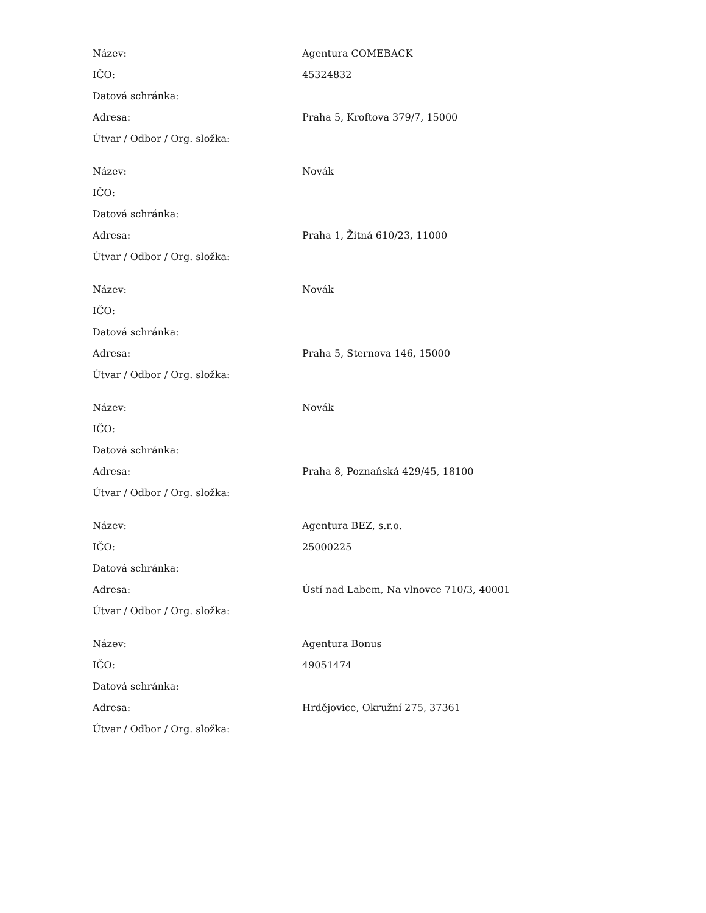| Název: | Agentura COMEBACK |
| IČO: | 45324832 |
| Datová schránka: | |
| Adresa: | Praha 5, Kroftova 379/7, 15000 |
| Útvar / Odbor / Org. složka: | |
| Název: | Novák |
| IČO: | |
| Datová schránka: | |
| Adresa: | Praha 1, Žitná 610/23, 11000 |
| Útvar / Odbor / Org. složka: | |
| Název: | Novák |
| IČO: | |
| Datová schránka: | |
| Adresa: | Praha 5, Sternova 146, 15000 |
| Útvar / Odbor / Org. složka: | |
| Název: | Novák |
| IČO: | |
| Datová schránka: | |
| Adresa: | Praha 8, Poznaňská 429/45, 18100 |
| Útvar / Odbor / Org. složka: | |
| Název: | Agentura BEZ, s.r.o. |
| IČO: | 25000225 |
| Datová schránka: | |
| Adresa: | Ústí nad Labem, Na vlnovce 710/3, 40001 |
| Útvar / Odbor / Org. složka: | |
| Název: | Agentura Bonus |
| IČO: | 49051474 |
| Datová schránka: | |
| Adresa: | Hrdějovice, Okružní 275, 37361 |
| Útvar / Odbor / Org. složka: | |